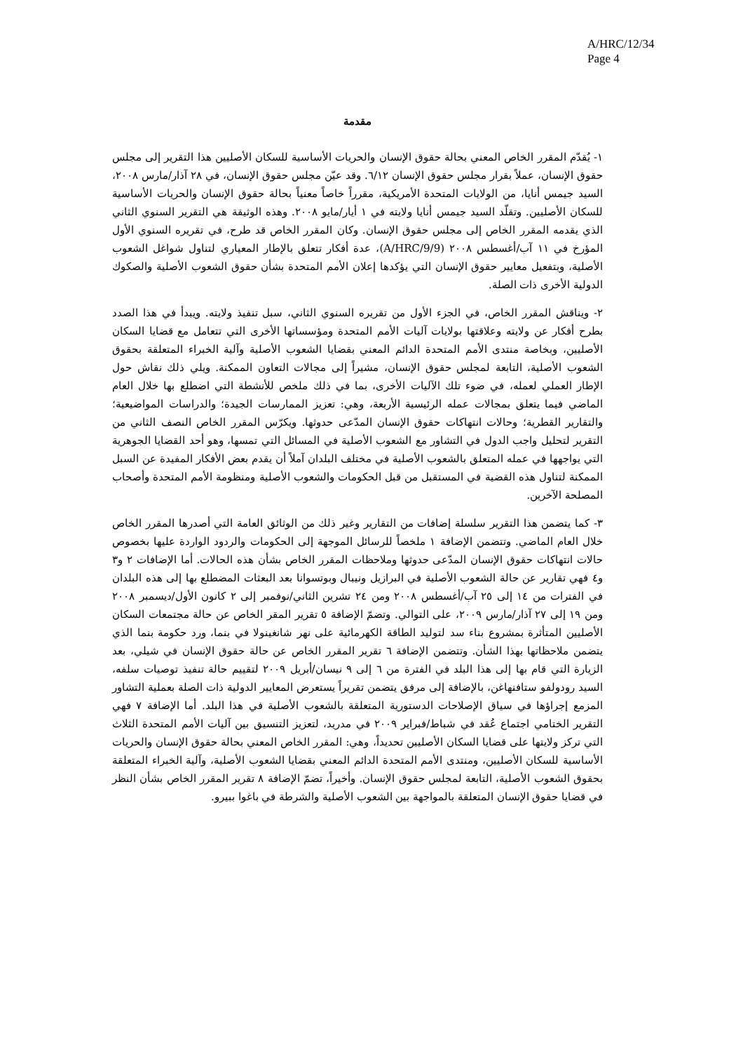A/HRC/12/34
Page 4
مقدمة
١- يُقدّم المقرر الخاص المعني بحالة حقوق الإنسان والحريات الأساسية للسكان الأصليين هذا التقرير إلى مجلس حقوق الإنسان، عملاً بقرار مجلس حقوق الإنسان ٦/١٢. وقد عيّن مجلس حقوق الإنسان، في ٢٨ آذار/مارس ٢٠٠٨، السيد جيمس أنايا، من الولايات المتحدة الأمريكية، مقرراً خاصاً معنياً بحالة حقوق الإنسان والحريات الأساسية للسكان الأصليين. وتقلّد السيد جيمس أنايا ولايته في ١ أيار/مايو ٢٠٠٨. وهذه الوثيقة هي التقرير السنوي الثاني الذي يقدمه المقرر الخاص إلى مجلس حقوق الإنسان. وكان المقرر الخاص قد طرح، في تقريره السنوي الأول المؤرخ في ١١ آب/أغسطس ٢٠٠٨ (A/HRC/9/9)، عدة أفكار تتعلق بالإطار المعياري لتناول شواغل الشعوب الأصلية، وبتفعيل معايير حقوق الإنسان التي يؤكدها إعلان الأمم المتحدة بشأن حقوق الشعوب الأصلية والصكوك الدولية الأخرى ذات الصلة.
٢- ويناقش المقرر الخاص، في الجزء الأول من تقريره السنوي الثاني، سبل تنفيذ ولايته. ويبدأ في هذا الصدد بطرح أفكار عن ولايته وعلاقتها بولايات آليات الأمم المتحدة ومؤسساتها الأخرى التي تتعامل مع قضايا السكان الأصليين، وبخاصة منتدى الأمم المتحدة الدائم المعني بقضايا الشعوب الأصلية وآلية الخبراء المتعلقة بحقوق الشعوب الأصلية، التابعة لمجلس حقوق الإنسان، مشيراً إلى مجالات التعاون الممكنة. ويلي ذلك نقاش حول الإطار العملي لعمله، في ضوء تلك الآليات الأخرى، بما في ذلك ملخص للأنشطة التي اضطلع بها خلال العام الماضي فيما يتعلق بمجالات عمله الرئيسية الأربعة، وهي: تعزيز الممارسات الجيدة؛ والدراسات المواضيعية؛ والتقارير القطرية؛ وحالات انتهاكات حقوق الإنسان المدّعى حدوثها. ويكرّس المقرر الخاص النصف الثاني من التقرير لتحليل واجب الدول في التشاور مع الشعوب الأصلية في المسائل التي تمسها، وهو أحد القضايا الجوهرية التي يواجهها في عمله المتعلق بالشعوب الأصلية في مختلف البلدان آملاً أن يقدم بعض الأفكار المفيدة عن السبل الممكنة لتناول هذه القضية في المستقبل من قبل الحكومات والشعوب الأصلية ومنظومة الأمم المتحدة وأصحاب المصلحة الآخرين.
٣- كما يتضمن هذا التقرير سلسلة إضافات من التقارير وغير ذلك من الوثائق العامة التي أصدرها المقرر الخاص خلال العام الماضي. وتتضمن الإضافة ١ ملخصاً للرسائل الموجهة إلى الحكومات والردود الواردة عليها بخصوص حالات انتهاكات حقوق الإنسان المدّعى حدوثها وملاحظات المقرر الخاص بشأن هذه الحالات. أما الإضافات ٢ و٣ و٤ فهي تقارير عن حالة الشعوب الأصلية في البرازيل ونيبال وبوتسوانا بعد البعثات المضطلع بها إلى هذه البلدان في الفترات من ١٤ إلى ٢٥ آب/أغسطس ٢٠٠٨ ومن ٢٤ تشرين الثاني/نوفمبر إلى ٢ كانون الأول/ديسمبر ٢٠٠٨ ومن ١٩ إلى ٢٧ آذار/مارس ٢٠٠٩، على التوالي. وتضمّ الإضافة ٥ تقرير المقر الخاص عن حالة مجتمعات السكان الأصليين المتأثرة بمشروع بناء سد لتوليد الطاقة الكهرمائية على نهر شانغينولا في بنما، ورد حكومة بنما الذي يتضمن ملاحظاتها بهذا الشأن. وتتضمن الإضافة ٦ تقرير المقرر الخاص عن حالة حقوق الإنسان في شيلي، بعد الزيارة التي قام بها إلى هذا البلد في الفترة من ٦ إلى ٩ نيسان/أبريل ٢٠٠٩ لتقييم حالة تنفيذ توصيات سلفه، السيد رودولفو ستافنهاغن، بالإضافة إلى مرفق يتضمن تقريراً يستعرض المعايير الدولية ذات الصلة بعملية التشاور المزمع إجراؤها في سياق الإصلاحات الدستورية المتعلقة بالشعوب الأصلية في هذا البلد. أما الإضافة ٧ فهي التقرير الختامي اجتماع عُقد في شباط/فبراير ٢٠٠٩ في مدريد، لتعزيز التنسيق بين آليات الأمم المتحدة الثلاث التي تركز ولايتها على قضايا السكان الأصليين تحديداً، وهي: المقرر الخاص المعني بحالة حقوق الإنسان والحريات الأساسية للسكان الأصليين، ومنتدى الأمم المتحدة الدائم المعني بقضايا الشعوب الأصلية، وآلية الخبراء المتعلقة بحقوق الشعوب الأصلية، التابعة لمجلس حقوق الإنسان. وأخيراً، تضمّ الإضافة ٨ تقرير المقرر الخاص بشأن النظر في قضايا حقوق الإنسان المتعلقة بالمواجهة بين الشعوب الأصلية والشرطة في باغوا ببيرو.